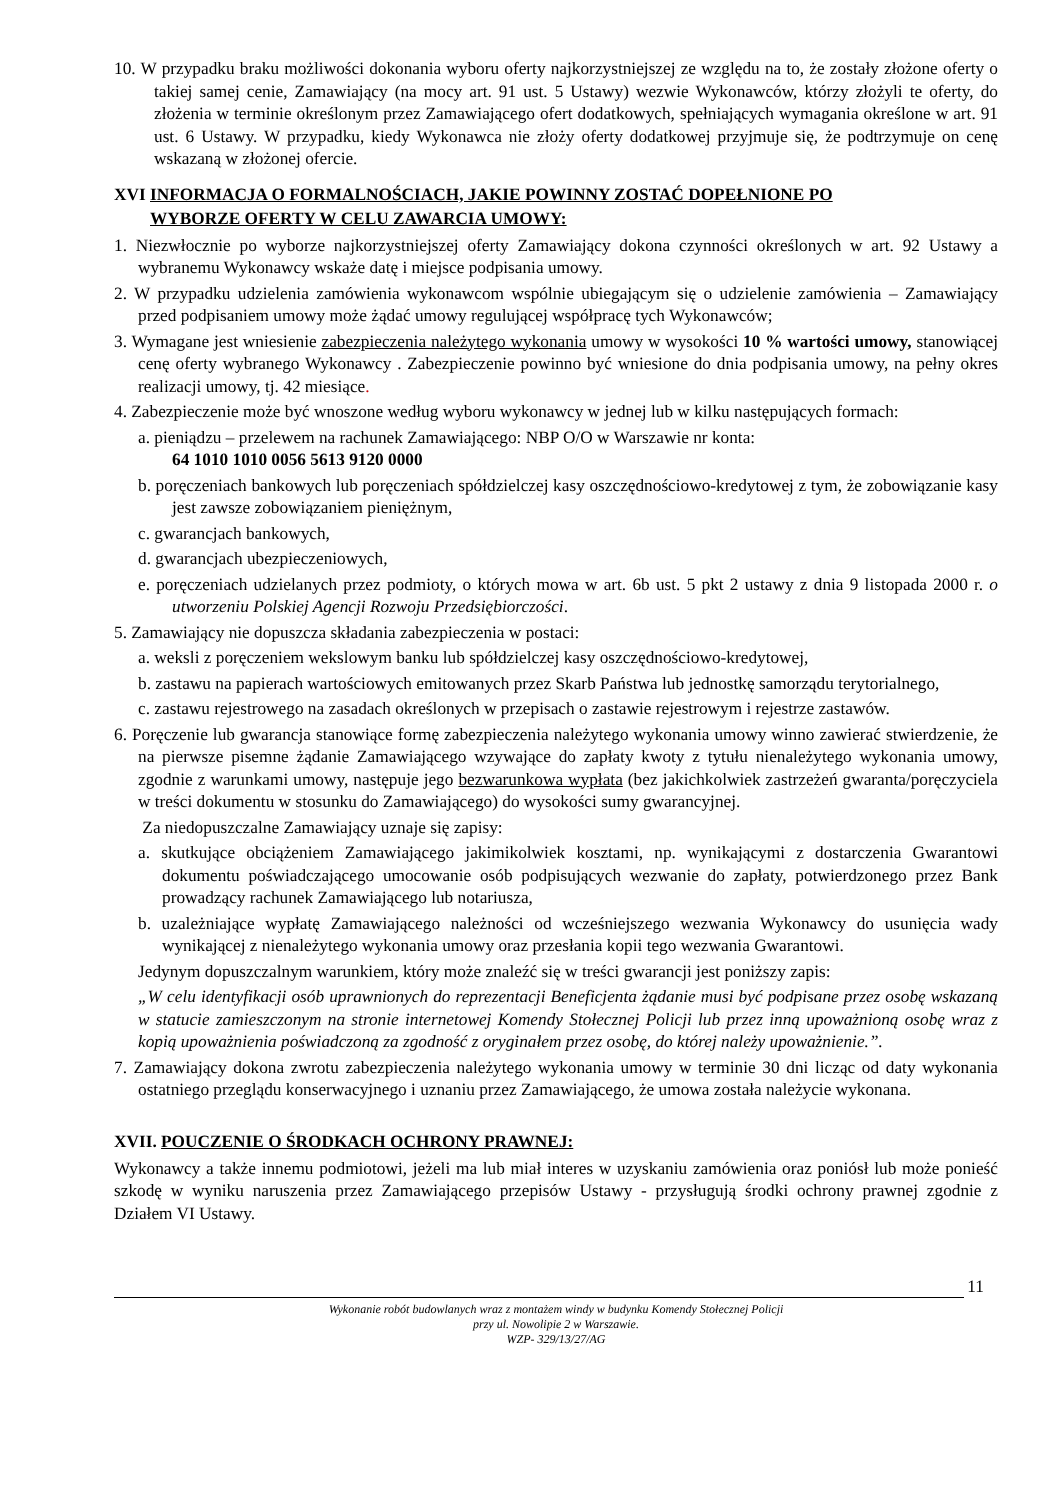10. W przypadku braku możliwości dokonania wyboru oferty najkorzystniejszej ze względu na to, że zostały złożone oferty o takiej samej cenie, Zamawiający (na mocy art. 91 ust. 5 Ustawy) wezwie Wykonawców, którzy złożyli te oferty, do złożenia w terminie określonym przez Zamawiającego ofert dodatkowych, spełniających wymagania określone w art. 91 ust. 6 Ustawy. W przypadku, kiedy Wykonawca nie złoży oferty dodatkowej przyjmuje się, że podtrzymuje on cenę wskazaną w złożonej ofercie.
XVI INFORMACJA O FORMALNOŚCIACH, JAKIE POWINNY ZOSTAĆ DOPEŁNIONE PO
WYBORZE OFERTY W CELU ZAWARCIA UMOWY:
1. Niezwłocznie po wyborze najkorzystniejszej oferty Zamawiający dokona czynności określonych w art. 92 Ustawy a wybranemu Wykonawcy wskaże datę i miejsce podpisania umowy.
2. W przypadku udzielenia zamówienia wykonawcom wspólnie ubiegającym się o udzielenie zamówienia – Zamawiający przed podpisaniem umowy może żądać umowy regulującej współpracę tych Wykonawców;
3. Wymagane jest wniesienie zabezpieczenia należytego wykonania umowy w wysokości 10 % wartości umowy, stanowiącej cenę oferty wybranego Wykonawcy . Zabezpieczenie powinno być wniesione do dnia podpisania umowy, na pełny okres realizacji umowy, tj. 42 miesiące.
4. Zabezpieczenie może być wnoszone według wyboru wykonawcy w jednej lub w kilku następujących formach:
a. pieniądzu – przelewem na rachunek Zamawiającego: NBP O/O w Warszawie nr konta:
64 1010 1010 0056 5613 9120 0000
b. poręczeniach bankowych lub poręczeniach spółdzielczej kasy oszczędnościowo-kredytowej z tym, że zobowiązanie kasy jest zawsze zobowiązaniem pieniężnym,
c. gwarancjach bankowych,
d. gwarancjach ubezpieczeniowych,
e. poręczeniach udzielanych przez podmioty, o których mowa w art. 6b ust. 5 pkt 2 ustawy z dnia 9 listopada 2000 r. o utworzeniu Polskiej Agencji Rozwoju Przedsiębiorczości.
5. Zamawiający nie dopuszcza składania zabezpieczenia w postaci:
a. weksli z poręczeniem wekslowym banku lub spółdzielczej kasy oszczędnościowo-kredytowej,
b. zastawu na papierach wartościowych emitowanych przez Skarb Państwa lub jednostkę samorządu terytorialnego,
c. zastawu rejestrowego na zasadach określonych w przepisach o zastawie rejestrowym i rejestrze zastawów.
6. Poręczenie lub gwarancja stanowiące formę zabezpieczenia należytego wykonania umowy winno zawierać stwierdzenie, że na pierwsze pisemne żądanie Zamawiającego wzywające do zapłaty kwoty z tytułu nienależytego wykonania umowy, zgodnie z warunkami umowy, następuje jego bezwarunkowa wypłata (bez jakichkolwiek zastrzeżeń gwaranta/poręczyciela w treści dokumentu w stosunku do Zamawiającego) do wysokości sumy gwarancyjnej.
Za niedopuszczalne Zamawiający uznaje się zapisy:
a. skutkujące obciążeniem Zamawiającego jakimikolwiek kosztami, np. wynikającymi z dostarczenia Gwarantowi dokumentu poświadczającego umocowanie osób podpisujących wezwanie do zapłaty, potwierdzonego przez Bank prowadzący rachunek Zamawiającego lub notariusza,
b. uzależniające wypłatę Zamawiającego należności od wcześniejszego wezwania Wykonawcy do usunięcia wady wynikającej z nienależytego wykonania umowy oraz przesłania kopii tego wezwania Gwarantowi.
Jedynym dopuszczalnym warunkiem, który może znaleźć się w treści gwarancji jest poniższy zapis:
„W celu identyfikacji osób uprawnionych do reprezentacji Beneficjenta żądanie musi być podpisane przez osobę wskazaną w statucie zamieszczonym na stronie internetowej Komendy Stołecznej Policji lub przez inną upoważnioną osobę wraz z kopią upoważnienia poświadczoną za zgodność z oryginałem przez osobę, do której należy upoważnienie.”.
7. Zamawiający dokona zwrotu zabezpieczenia należytego wykonania umowy w terminie 30 dni licząc od daty wykonania ostatniego przeglądu konserwacyjnego i uznaniu przez Zamawiającego, że umowa została należycie wykonana.
XVII. POUCZENIE O ŚRODKACH OCHRONY PRAWNEJ:
Wykonawcy a także innemu podmiotowi, jeżeli ma lub miał interes w uzyskaniu zamówienia oraz poniósł lub może ponieść szkodę w wyniku naruszenia przez Zamawiającego przepisów Ustawy - przysługują środki ochrony prawnej zgodnie z Działem VI Ustawy.
11
Wykonanie robót budowlanych wraz z montażem windy w budynku Komendy Stołecznej Policji
przy ul. Nowolipie 2 w Warszawie.
WZP- 329/13/27/AG